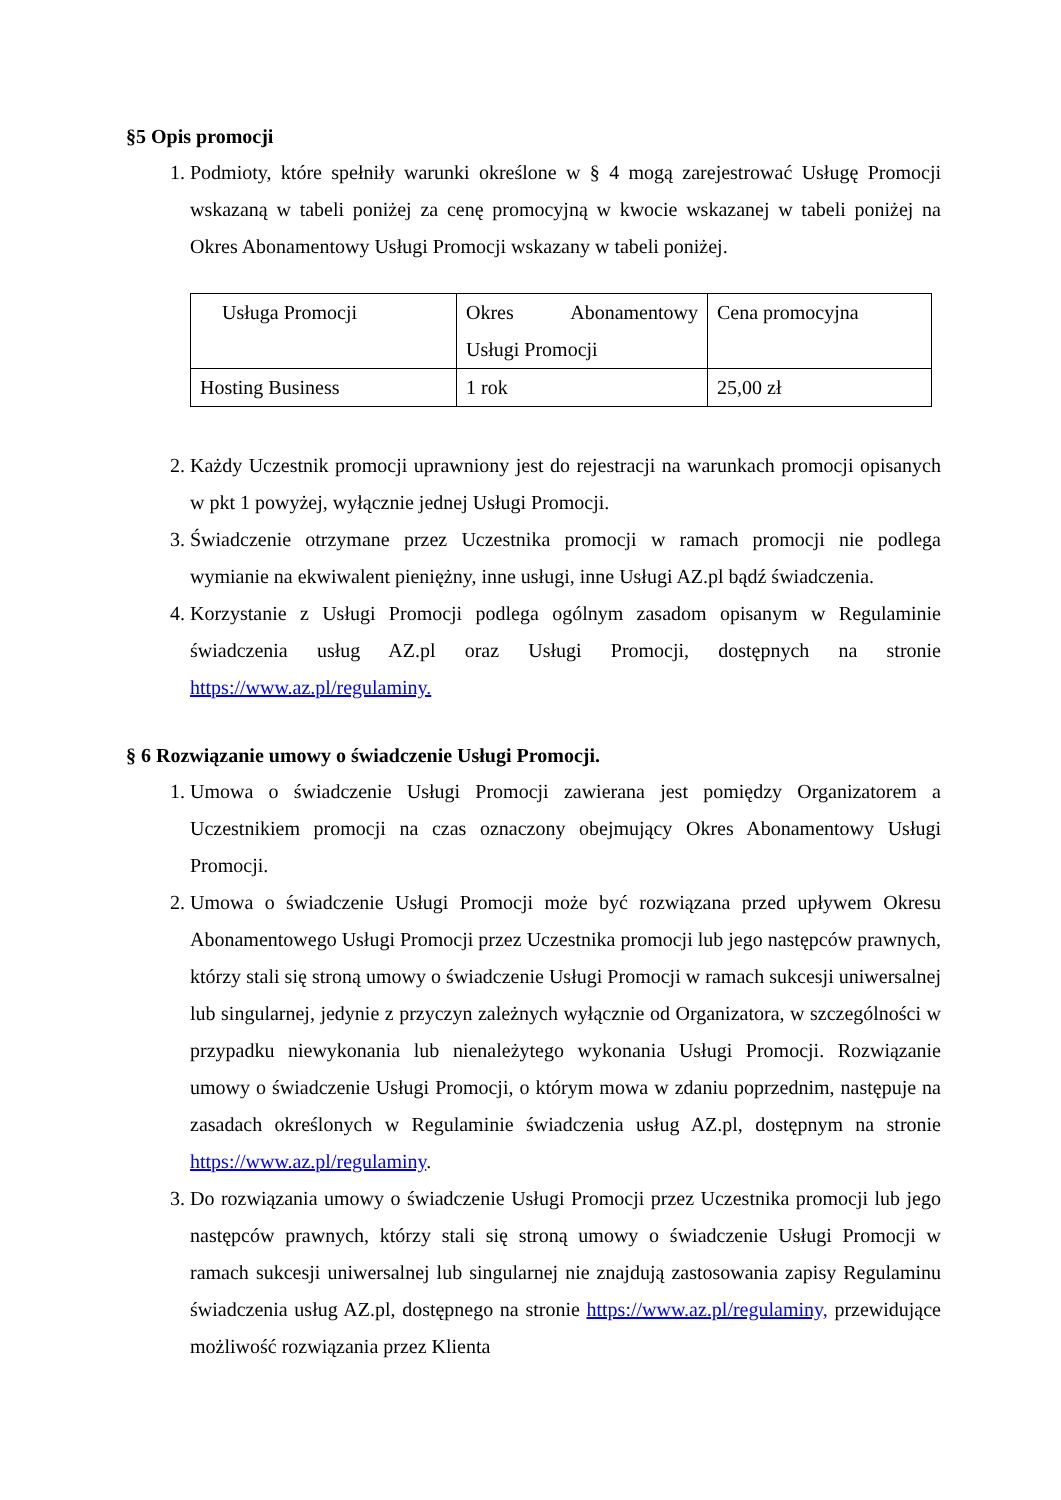§5 Opis promocji
1. Podmioty, które spełniły warunki określone w § 4 mogą zarejestrować Usługę Promocji wskazaną w tabeli poniżej za cenę promocyjną w kwocie wskazanej w tabeli poniżej na Okres Abonamentowy Usługi Promocji wskazany w tabeli poniżej.
| Usługa Promocji | Okres Abonamentowy Usługi Promocji | Cena promocyjna |
| Hosting Business | 1 rok | 25,00 zł |
2. Każdy Uczestnik promocji uprawniony jest do rejestracji na warunkach promocji opisanych w pkt 1 powyżej, wyłącznie jednej Usługi Promocji.
3. Świadczenie otrzymane przez Uczestnika promocji w ramach promocji nie podlega wymianie na ekwiwalent pieniężny, inne usługi, inne Usługi AZ.pl bądź świadczenia.
4. Korzystanie z Usługi Promocji podlega ogólnym zasadom opisanym w Regulaminie świadczenia usług AZ.pl oraz Usługi Promocji, dostępnych na stronie https://www.az.pl/regulaminy.
§ 6 Rozwiązanie umowy o świadczenie Usługi Promocji.
1. Umowa o świadczenie Usługi Promocji zawierana jest pomiędzy Organizatorem a Uczestnikiem promocji na czas oznaczony obejmujący Okres Abonamentowy Usługi Promocji.
2. Umowa o świadczenie Usługi Promocji może być rozwiązana przed upływem Okresu Abonamentowego Usługi Promocji przez Uczestnika promocji lub jego następców prawnych, którzy stali się stroną umowy o świadczenie Usługi Promocji w ramach sukcesji uniwersalnej lub singularnej, jedynie z przyczyn zależnych wyłącznie od Organizatora, w szczególności w przypadku niewykonania lub nienależytego wykonania Usługi Promocji. Rozwiązanie umowy o świadczenie Usługi Promocji, o którym mowa w zdaniu poprzednim, następuje na zasadach określonych w Regulaminie świadczenia usług AZ.pl, dostępnym na stronie https://www.az.pl/regulaminy.
3. Do rozwiązania umowy o świadczenie Usługi Promocji przez Uczestnika promocji lub jego następców prawnych, którzy stali się stroną umowy o świadczenie Usługi Promocji w ramach sukcesji uniwersalnej lub singularnej nie znajdują zastosowania zapisy Regulaminu świadczenia usług AZ.pl, dostępnego na stronie https://www.az.pl/regulaminy, przewidujące możliwość rozwiązania przez Klienta